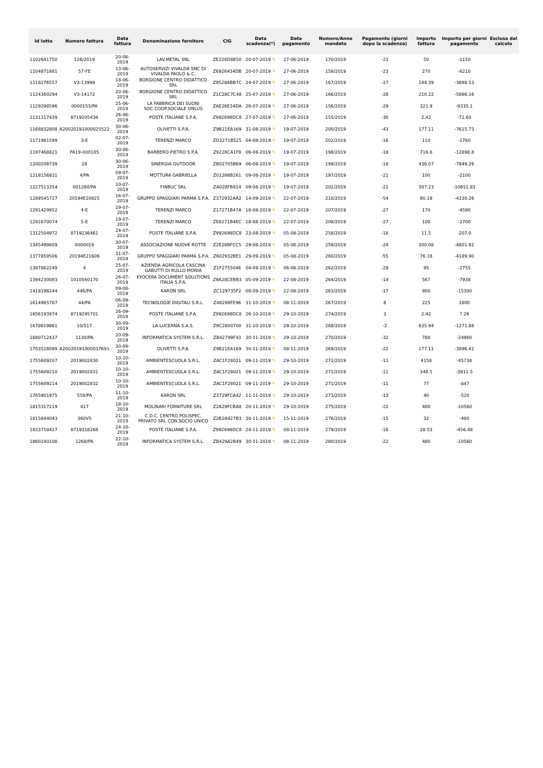| Id lotto | Numero fattura | Data fattura | Denominazione fornitore | CIG | Data scadenza(*) | Data pagamento | Numero/Anno mandato | Pagamento (giorni dopo la scadenza) | Importo fattura | Importo per giorni pagamento | Esclusa dal calcolo |
| --- | --- | --- | --- | --- | --- | --- | --- | --- | --- | --- | --- |
| 1102641750 | 126/2019 | 20-06-2019 | LAV.METAL SRL | ZE228D8B50 | 20-07-2019 ✎ | 27-06-2019 | 170/2019 | -23 | 50 | -1150 | |
| 1104871881 | 57-FE | 13-06-2019 | AUTOSERVIZI VIVALDA SNC DI VIVALDA PAOLO & C. | Z6926434DB | 20-07-2019 ✎ | 27-06-2019 | 158/2019 | -23 | 270 | -6210 | |
| 1118276557 | V3-13998 | 18-06-2019 | BORGIONE CENTRO DIDATTICO SRL | Z9528ABB7C | 24-07-2019 ✎ | 27-06-2019 | 167/2019 | -27 | 144.39 | -3898.53 | |
| 1124360294 | V3-14172 | 20-06-2019 | BORGIONE CENTRO DIDATTICO SRL | Z1C28C7C48 | 25-07-2019 ✎ | 27-06-2019 | 166/2019 | -28 | 210.22 | -5886.16 | |
| 1129298596 | 0000153/PA | 25-06-2019 | LA FABBRICA DEI SUONI SOC.COOP.SOCIALE ONLUS | ZAE26E34DA | 26-07-2019 ✎ | 27-06-2019 | 156/2019 | -29 | 321.9 | -9335.1 | |
| 1131217439 | 8719205438 | 26-06-2019 | POSTE ITALIANE S.P.A. | Z992698DC8 | 27-07-2019 ✎ | 27-06-2019 | 155/2019 | -30 | 2.42 | -72.60 | |
| 1168832808 | A20020191000025522 | 30-06-2019 | OLIVETTI S.P.A. | Z9B21EA169 | 31-08-2019 ✎ | 19-07-2019 | 200/2019 | -43 | 177.11 | -7615.73 | |
| 1171981599 | 3-E | 02-07-2019 | TERENZI MARCO | ZD3271B525 | 04-08-2019 ✎ | 19-07-2019 | 202/2019 | -16 | 110 | -1760 | |
| 1197468821 | PA19-000185 | 30-06-2019 | BARBERO PIETRO S.P.A. | Z9228CA1F8 | 06-08-2019 ✎ | 19-07-2019 | 198/2019 | -18 | 716.6 | -12898.8 | |
| 1200208739 | 28 | 30-06-2019 | SINERGIA OUTDOOR | ZB02705B69 | 06-08-2019 ✎ | 19-07-2019 | 199/2019 | -18 | 436.07 | -7849.26 | |
| 1218156931 | 4/PA | 09-07-2019 | MOTTURA GABRIELLA | Z01286B261 | 09-08-2019 ✎ | 19-07-2019 | 197/2019 | -21 | 100 | -2100 | |
| 1227513354 | 001280/PA | 10-07-2019 | FINBUC SRL | ZA028FB814 | 09-08-2019 ✎ | 19-07-2019 | 201/2019 | -21 | 507.23 | -10651.83 | |
| 1289545727 | 20194E20825 | 16-07-2019 | GRUPPO SPAGGIARI PARMA S.P.A. | Z372932AA2 | 14-09-2019 ✎ | 22-07-2019 | 210/2019 | -54 | 80.19 | -4330.26 | |
| 1291429952 | 4-E | 19-07-2019 | TERENZI MARCO | Z17271B47A | 18-08-2019 ✎ | 22-07-2019 | 207/2019 | -27 | 170 | -4590 | |
| 1291670074 | 5-E | 19-07-2019 | TERENZI MARCO | ZE8271B4EC | 18-08-2019 ✎ | 22-07-2019 | 208/2019 | -27 | 100 | -2700 | |
| 1312504972 | 8719236461 | 24-07-2019 | POSTE ITALIANE S.P.A. | Z992698DC8 | 23-08-2019 ✎ | 05-08-2019 | 258/2019 | -18 | 11.5 | -207.0 | |
| 1345499809 | 0000019 | 30-07-2019 | ASSOCIAZIONE NUOVE ROTTE | Z2E28BFCC5 | 29-08-2019 ✎ | 05-08-2019 | 259/2019 | -24 | 200.08 | -4801.92 | |
| 1377859506 | 20194E21606 | 31-07-2019 | GRUPPO SPAGGIARI PARMA S.P.A. | Z602932BE1 | 29-09-2019 ✎ | 05-08-2019 | 260/2019 | -55 | 76.18 | -4189.90 | |
| 1387862249 | 4 | 25-07-2019 | AZIENDA AGRICOLA CASCINA GABUTTI DI RULLO MONIA | Z1F2755046 | 04-09-2019 ✎ | 06-08-2019 | 262/2019 | -29 | 95 | -2755 | |
| 1394230083 | 1010560170 | 26-07-2019 | KYOCERA DOCUMENT SOLUTIONS ITALIA S.P.A. | Z9A28CEBB3 | 05-09-2019 ✎ | 22-08-2019 | 264/2019 | -14 | 567 | -7938 | |
| 1418198244 | 446/PA | 09-08-2019 | KARON SRL | ZC129735F2 | 08-09-2019 ✎ | 22-08-2019 | 263/2019 | -17 | 900 | -15300 | |
| 1614965787 | 44/PA | 06-09-2019 | TECNOLOGIE DIGITALI S.R.L. | Z48298FE96 | 31-10-2019 ✎ | 08-11-2019 | 267/2019 | 8 | 225 | 1800 | |
| 1656193974 | 8719295701 | 26-09-2019 | POSTE ITALIANE S.P.A. | Z992698DC8 | 26-10-2019 ✎ | 29-10-2019 | 274/2019 | 3 | 2.42 | 7.26 | |
| 1678619861 | 10/517 | 30-09-2019 | LA LUCERNA S.A.S. | Z9C2800700 | 31-10-2019 ✎ | 29-10-2019 | 268/2019 | -2 | 635.94 | -1271.88 | |
| 1680712437 | 1130/PA | 20-09-2019 | INFORMATICA SYSTEM S.R.L. | ZB42799F43 | 30-11-2019 ✎ | 29-10-2019 | 270/2019 | -32 | 780 | -24960 | |
| 1703528099 | A20020191000037691 | 30-09-2019 | OLIVETTI S.P.A. | Z9B21EA169 | 30-11-2019 ✎ | 08-11-2019 | 269/2019 | -22 | 177.11 | -3896.42 | |
| 1755609207 | 2019002830 | 10-10-2019 | AMBIENTESCUOLA S.R.L. | ZAC1F28021 | 09-11-2019 ✎ | 29-10-2019 | 272/2019 | -11 | 4158 | -45738 | |
| 1755609210 | 2019002831 | 10-10-2019 | AMBIENTESCUOLA S.R.L. | ZAC1F28021 | 09-11-2019 ✎ | 29-10-2019 | 271/2019 | -11 | 346.5 | -3811.5 | |
| 1755609214 | 2019002832 | 10-10-2019 | AMBIENTESCUOLA S.R.L. | ZAC1F28021 | 09-11-2019 ✎ | 29-10-2019 | 271/2019 | -11 | 77 | -847 | |
| 1765901975 | 558/PA | 11-10-2019 | KARON SRL | Z3729FCA42 | 11-11-2019 ✎ | 29-10-2019 | 273/2019 | -13 | 40 | -520 | |
| 1815317219 | 417 | 18-10-2019 | MOLINARI FORNITURE SRL | Z2A29FCBA8 | 20-11-2019 ✎ | 29-10-2019 | 275/2019 | -22 | 480 | -10560 | |
| 1815844043 | 360V5 | 21-10-2019 | C.D.C. CENTRO POLISPEC. PRIVATO SRL CON SOCIO UNICO | Z2B2A427B3 | 30-11-2019 ✎ | 15-11-2019 | 276/2019 | -15 | 32 | -480 | |
| 1833758427 | 8719318268 | 24-10-2019 | POSTE ITALIANE S.P.A. | Z992698DC8 | 24-11-2019 ✎ | 08-11-2019 | 279/2019 | -16 | 28.53 | -456.48 | |
| 1860240108 | 1268/PA | 22-10-2019 | INFORMATICA SYSTEM S.R.L. | ZB429A2B49 | 30-11-2019 ✎ | 08-11-2019 | 280/2019 | -22 | 480 | -10560 | |